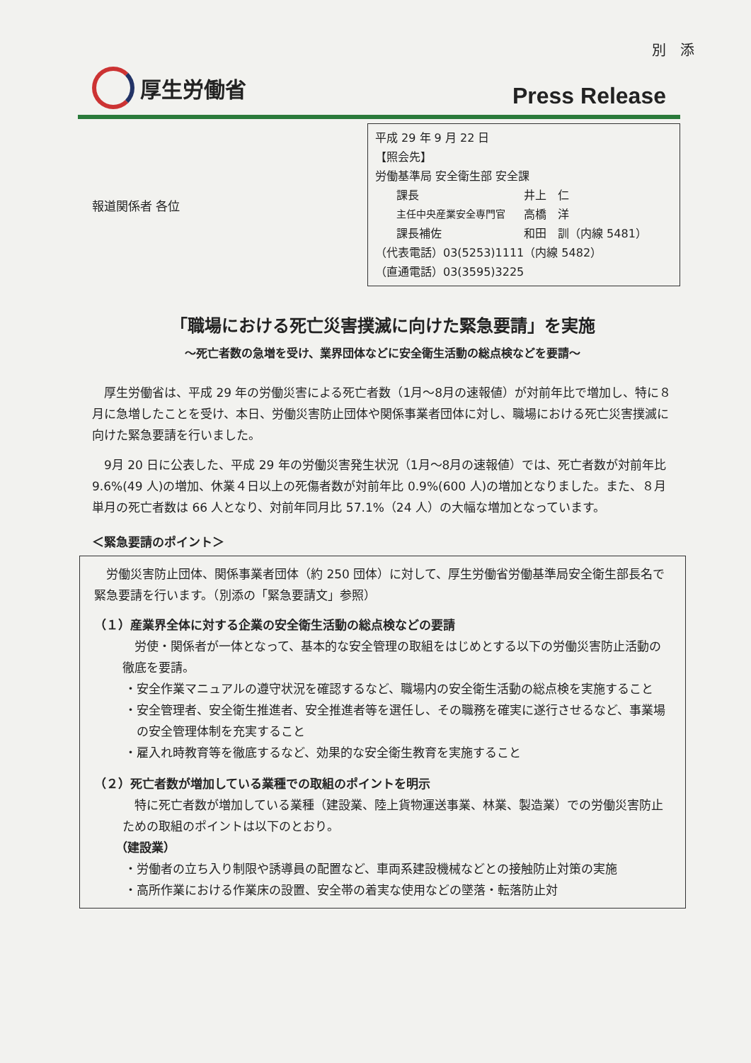別　添
厚生労働省
Press Release
報道関係者 各位
平成 29 年 9 月 22 日
【照会先】
労働基準局 安全衛生部 安全課
課長 井上　仁
主任中央産業安全専門官 高橋　洋
課長補佐 和田　訓（内線 5481）
（代表電話）03(5253)1111（内線 5482）
（直通電話）03(3595)3225
「職場における死亡災害撲滅に向けた緊急要請」を実施
～死亡者数の急増を受け、業界団体などに安全衛生活動の総点検などを要請～
厚生労働省は、平成 29 年の労働災害による死亡者数（1月～8月の速報値）が対前年比で増加し、特に８月に急増したことを受け、本日、労働災害防止団体や関係事業者団体に対し、職場における死亡災害撲滅に向けた緊急要請を行いました。
9月 20 日に公表した、平成 29 年の労働災害発生状況（1月～8月の速報値）では、死亡者数が対前年比 9.6%(49 人)の増加、休業４日以上の死傷者数が対前年比 0.9%(600 人)の増加となりました。また、８月単月の死亡者数は 66 人となり、対前年同月比 57.1%（24 人）の大幅な増加となっています。
＜緊急要請のポイント＞
労働災害防止団体、関係事業者団体（約 250 団体）に対して、厚生労働省労働基準局安全衛生部長名で緊急要請を行います。（別添の「緊急要請文」参照）
（１）産業界全体に対する企業の安全衛生活動の総点検などの要請
　労使・関係者が一体となって、基本的な安全管理の取組をはじめとする以下の労働災害防止活動の徹底を要請。
・安全作業マニュアルの遵守状況を確認するなど、職場内の安全衛生活動の総点検を実施すること
・安全管理者、安全衛生推進者、安全推進者等を選任し、その職務を確実に遂行させるなど、事業場の安全管理体制を充実すること
・雇入れ時教育等を徹底するなど、効果的な安全衛生教育を実施すること
（２）死亡者数が増加している業種での取組のポイントを明示
　特に死亡者数が増加している業種（建設業、陸上貨物運送事業、林業、製造業）での労働災害防止ための取組のポイントは以下のとおり。
（建設業）
・労働者の立ち入り制限や誘導員の配置など、車両系建設機械などとの接触防止対策の実施
・高所作業における作業床の設置、安全帯の着実な使用などの墜落・転落防止対